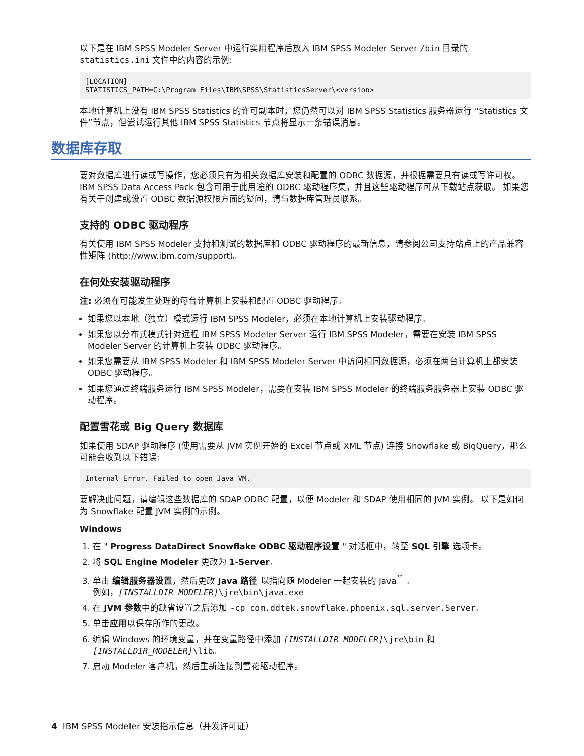以下是在 IBM SPSS Modeler Server 中运行实用程序后放入 IBM SPSS Modeler Server /bin 目录的 statistics.ini 文件中的内容的示例:
[LOCATION]
STATISTICS_PATH=C:\Program Files\IBM\SPSS\StatisticsServer\<version>
本地计算机上没有 IBM SPSS Statistics 的许可副本时，您仍然可以对 IBM SPSS Statistics 服务器运行 “Statistics 文件”节点，但尝试运行其他 IBM SPSS Statistics 节点将显示一条错误消息。
数据库存取
要对数据库进行读或写操作，您必须具有为相关数据库安装和配置的 ODBC 数据源，并根据需要具有读或写许可权。 IBM SPSS Data Access Pack 包含可用于此用途的 ODBC 驱动程序集，并且这些驱动程序可从下载站点获取。 如果您有关于创建或设置 ODBC 数据源权限方面的疑问，请与数据库管理员联系。
支持的 ODBC 驱动程序
有关使用 IBM SPSS Modeler 支持和测试的数据库和 ODBC 驱动程序的最新信息，请参阅公司支持站点上的产品兼容性矩阵 (http://www.ibm.com/support)。
在何处安装驱动程序
注: 必须在可能发生处理的每台计算机上安装和配置 ODBC 驱动程序。
如果您以本地（独立）模式运行 IBM SPSS Modeler，必须在本地计算机上安装驱动程序。
如果您以分布式模式针对远程 IBM SPSS Modeler Server 运行 IBM SPSS Modeler，需要在安装 IBM SPSS Modeler Server 的计算机上安装 ODBC 驱动程序。
如果您需要从 IBM SPSS Modeler 和 IBM SPSS Modeler Server 中访问相同数据源，必须在两台计算机上都安装 ODBC 驱动程序。
如果您通过终端服务运行 IBM SPSS Modeler，需要在安装 IBM SPSS Modeler 的终端服务服务器上安装 ODBC 驱动程序。
配置雪花或 Big Query 数据库
如果使用 SDAP 驱动程序 (使用需要从 JVM 实例开始的 Excel 节点或 XML 节点) 连接 Snowflake 或 BigQuery，那么可能会收到以下错误:
Internal Error. Failed to open Java VM.
要解决此问题，请编辑这些数据库的 SDAP ODBC 配置，以便 Modeler 和 SDAP 使用相同的 JVM 实例。 以下是如何为 Snowflake 配置 JVM 实例的示例。
Windows
1. 在 " Progress DataDirect Snowflake ODBC 驱动程序设置 " 对话框中，转至 SQL 引擎 选项卡。
2. 将 SQL Engine Modeler 更改为 1-Server。
3. 单击 编辑服务器设置，然后更改 Java 路径 以指向随 Modeler 一起安装的 Java<sup>™</sup> 。
例如，[INSTALLDIR_MODELER]\jre\bin\java.exe
4. 在 JVM 参数中的缺省设置之后添加 -cp com.ddtek.snowflake.phoenix.sql.server.Server。
5. 单击应用以保存所作的更改。
6. 编辑 Windows 的环境变量，并在变量路径中添加 [INSTALLDIR_MODELER]\jre\bin 和 [INSTALLDIR_MODELER]\lib。
7. 启动 Modeler 客户机，然后重新连接到雪花驱动程序。
4 IBM SPSS Modeler 安装指示信息（并发许可证）